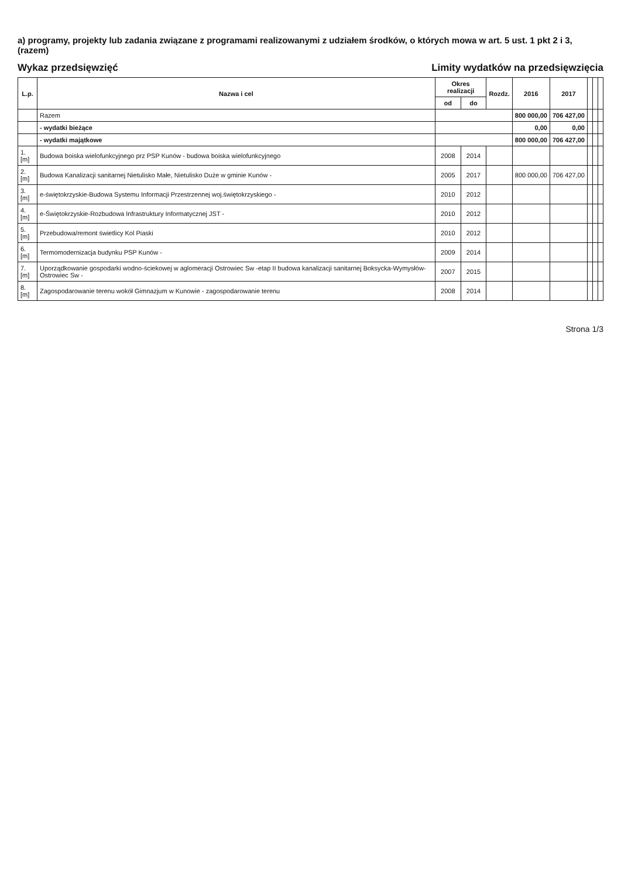a) programy, projekty lub zadania związane z programami realizowanymi z udziałem środków, o których mowa w art. 5 ust. 1 pkt 2 i 3, (razem)
Wykaz przedsięwzięć
Limity wydatków na przedsięwzięcia
| L.p. | Nazwa i cel | Okres realizacji | | Rozdz. | 2016 | 2017 | | | |
| --- | --- | --- | --- | --- | --- | --- | --- | --- | --- |
| | | od | do | | | | | | |
| | Razem | | | | 800 000,00 | 706 427,00 | | | |
| | - wydatki bieżące | | | | 0,00 | 0,00 | | | |
| | - wydatki majątkowe | | | | 800 000,00 | 706 427,00 | | | |
| 1.[m] | Budowa boiska wielofunkcyjnego prz PSP Kunów - budowa boiska wielofunkcyjnego | 2008 | 2014 | | | | | | |
| 2.[m] | Budowa Kanalizacji sanitarnej Nietulisko Małe, Nietulisko Duże w gminie Kunów - | 2005 | 2017 | | 800 000,00 | 706 427,00 | | | |
| 3.[m] | e-świętokrzyskie-Budowa Systemu Informacji Przestrzennej woj.świętokrzyskiego - | 2010 | 2012 | | | | | | |
| 4.[m] | e-Świętokrzyskie-Rozbudowa Infrastruktury Informatycznej JST - | 2010 | 2012 | | | | | | |
| 5.[m] | Przebudowa/remont świetlicy Kol Piaski | 2010 | 2012 | | | | | | |
| 6.[m] | Termomodernizacja budynku PSP Kunów - | 2009 | 2014 | | | | | | |
| 7.[m] | Uporządkowanie gospodarki wodno-ściekowej w aglomeracji Ostrowiec Sw -etap II budowa kanalizacji sanitarnej Boksycka-Wymysłów-Ostrowiec Sw - | 2007 | 2015 | | | | | | |
| 8.[m] | Zagospodarowanie terenu wokół Gimnazjum w Kunowie - zagospodarowanie terenu | 2008 | 2014 | | | | | | |
Strona 1/3